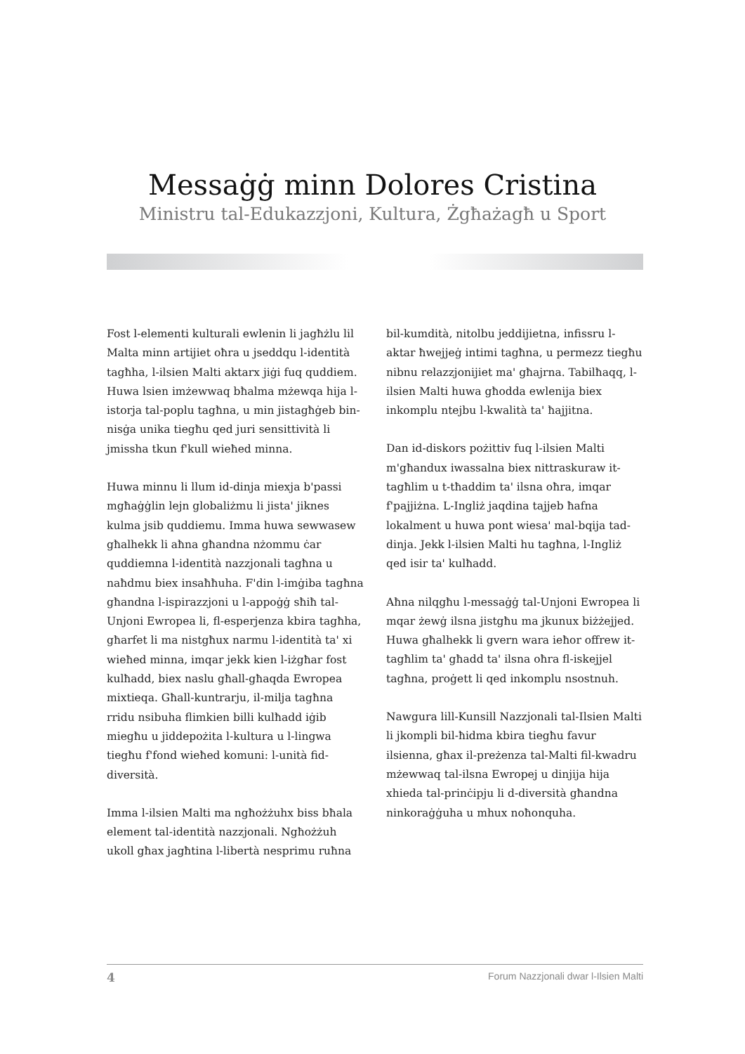Messaġġ minn Dolores Cristina
Ministru tal-Edukazzjoni, Kultura, Żgħażagħ u Sport
Fost l-elementi kulturali ewlenin li jagħżlu lil Malta minn artijiet oħra u jseddqu l-identità tagħha, l-ilsien Malti aktarx jiġi fuq quddiem. Huwa lsien imżewwaq bħalma mżewqa hija l-istorja tal-poplu tagħna, u min jistagħġeb bin-nisġa unika tiegħu qed juri sensittività li jmissha tkun f'kull wieħed minna.
Huwa minnu li llum id-dinja miexja b'passi mgħaġġlin lejn globaliżmu li jista' jiknes kulma jsib quddiemu. Imma huwa sewwasew għalhekk li aħna għandna nżommu ċar quddiemna l-identità nazzjonali tagħna u naħdmu biex insaħħuha. F'din l-imġiba tagħna għandna l-ispirazzjoni u l-appoġġ sħiħ tal-Unjoni Ewropea li, fl-esperjenza kbira tagħha, għarfet li ma nistgħux narmu l-identità ta' xi wieħed minna, imqar jekk kien l-iżgħar fost kulħadd, biex naslu għall-għaqda Ewropea mixtieqa. Għall-kuntrarju, il-milja tagħna rridu nsibuha flimkien billi kulħadd iġib miegħu u jiddepożita l-kultura u l-lingwa tiegħu f'fond wieħed komuni: l-unità fid-diversità.
Imma l-ilsien Malti ma ngħożżuhx biss bħala element tal-identità nazzjonali. Ngħożżuh ukoll għax jagħtina l-libertà nesprimu ruħna
bil-kumdità, nitolbu jeddijietna, infissru l-aktar ħwejjeġ intimi tagħna, u permezz tiegħu nibnu relazzjonijiet ma' għajrna. Tabilħaqq, l-ilsien Malti huwa għodda ewlenija biex inkomplu ntejbu l-kwalità ta' ħajjitna.
Dan id-diskors pożittiv fuq l-ilsien Malti m'għandux iwassalna biex nittraskuraw it-tagħlim u t-tħaddim ta' ilsna oħra, imqar f'pajjiżna. L-Ingliż jaqdina tajjeb ħafna lokalment u huwa pont wiesa' mal-bqija tad-dinja. Jekk l-ilsien Malti hu tagħna, l-Ingliż qed isir ta' kulħadd.
Aħna nilqgħu l-messaġġ tal-Unjoni Ewropea li mqar żewġ ilsna jistgħu ma jkunux biżżejjed. Huwa għalhekk li gvern wara ieħor offrew it-tagħlim ta' għadd ta' ilsna oħra fl-iskejjel tagħna, proġett li qed inkomplu nsostnuh.
Nawgura lill-Kunsill Nazzjonali tal-Ilsien Malti li jkompli bil-ħidma kbira tiegħu favur ilsienna, għax il-preżenza tal-Malti fil-kwadru mżewwaq tal-ilsna Ewropej u dinjija hija xhieda tal-prinċipju li d-diversità għandna ninkoraġġuha u mhux noħonquha.
4 Forum Nazzjonali dwar l-Ilsien Malti